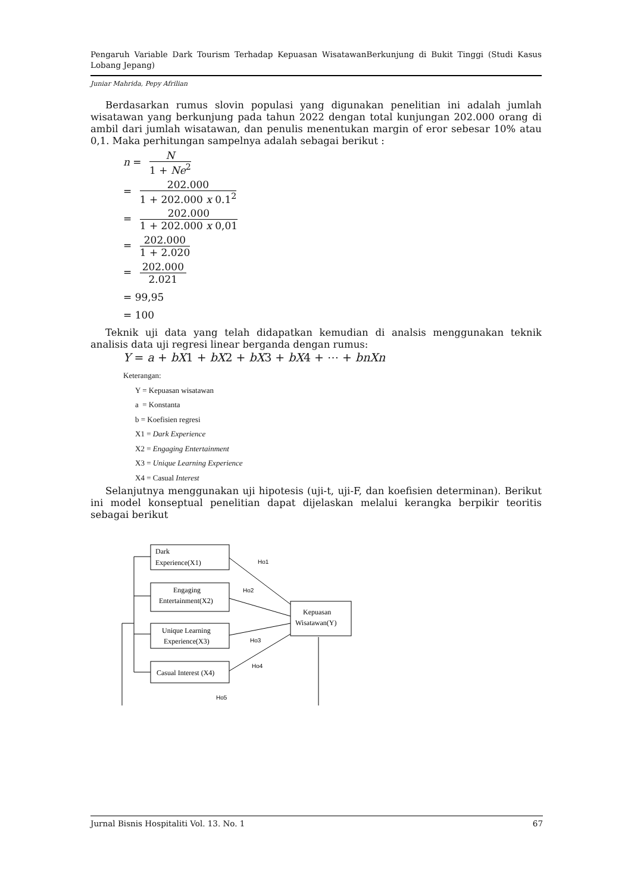Pengaruh Variable Dark Tourism Terhadap Kepuasan WisatawanBerkunjung di Bukit Tinggi (Studi Kasus Lobang Jepang)
Juniar Mahrida, Pepy Afrilian
Berdasarkan rumus slovin populasi yang digunakan penelitian ini adalah jumlah wisatawan yang berkunjung pada tahun 2022 dengan total kunjungan 202.000 orang di ambil dari jumlah wisatawan, dan penulis menentukan margin of eror sebesar 10% atau 0,1. Maka perhitungan sampelnya adalah sebagai berikut :
n = N 1 + Ne<sup>2</sup>
= 202.000 1 + 202.000 x 0.1<sup>2</sup>
= 202.000 1 + 202.000 x 0,01
= 202.000 1 + 2.020
= 202.000 2.021
= 99,95
= 100
Teknik uji data yang telah didapatkan kemudian di analsis menggunakan teknik analisis data uji regresi linear berganda dengan rumus:
Y = a + bX1 + bX2 + bX3 + bX4 + ⋯ + bnXn
Keterangan:
Y = Kepuasan wisatawan
a = Konstanta
b = Koefisien regresi
X1 = Dark Experience
X2 = Engaging Entertainment
X3 = Unique Learning Experience
X4 = Casual Interest
Selanjutnya menggunakan uji hipotesis (uji-t, uji-F, dan koefisien determinan). Berikut ini model konseptual penelitian dapat dijelaskan melalui kerangka berpikir teoritis sebagai berikut
Ho1
Ho2
Ho3
Ho4
Ho5
Dark
Experience(X1)
Engaging
Entertainment(X2)
Unique Learning
Experience(X3)
Casual Interest (X4)
Kepuasan
Wisatawan(Y)
Jurnal Bisnis Hospitaliti Vol. 13. No. 1 67